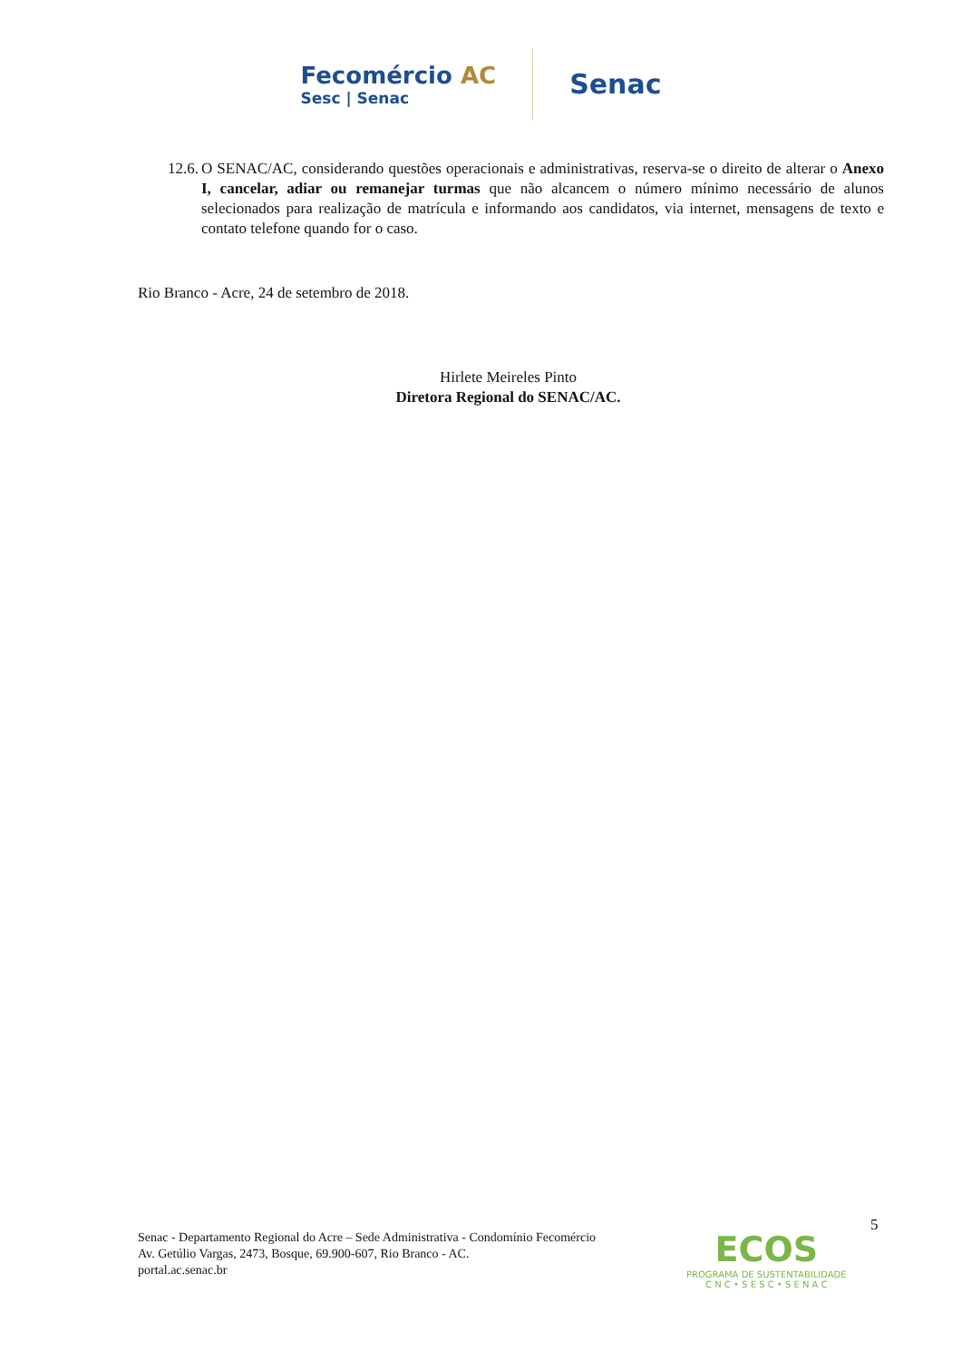Fecomércio AC
Sesc | Senac
Senac
12.6. O SENAC/AC, considerando questões operacionais e administrativas, reserva-se o direito de alterar o Anexo I, cancelar, adiar ou remanejar turmas que não alcancem o número mínimo necessário de alunos selecionados para realização de matrícula e informando aos candidatos, via internet, mensagens de texto e contato telefone quando for o caso.
Rio Branco - Acre, 24 de setembro de 2018.
Hirlete Meireles Pinto
Diretora Regional do SENAC/AC.
5
Senac - Departamento Regional do Acre – Sede Administrativa - Condomínio Fecomércio
Av. Getúlio Vargas, 2473, Bosque, 69.900-607, Rio Branco - AC.
portal.ac.senac.br
ECOS
PROGRAMA DE SUSTENTABILIDADE
C N C • S E S C • S E N A C